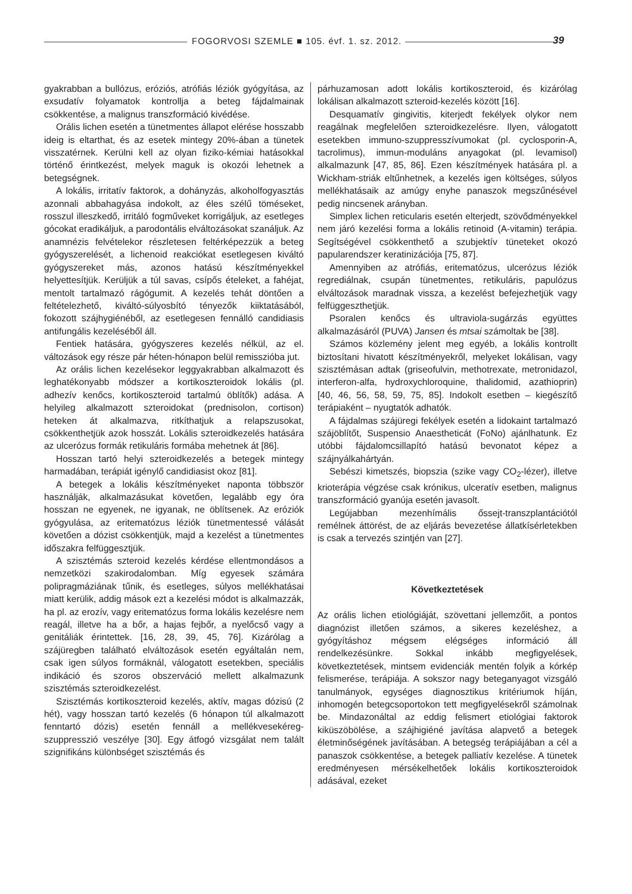FOGORVOSI SZEMLE ■ 105. évf. 1. sz. 2012.
39
gyakrabban a bullózus, eróziós, atrófiás léziók gyógyítása, az exsudatív folyamatok kontrollja a beteg fájdalmainak csökkentése, a malignus transzformáció kivédése.
Orális lichen esetén a tünetmentes állapot elérése hosszabb ideig is eltarthat, és az esetek mintegy 20%-ában a tünetek visszatérnek. Kerülni kell az olyan fiziko-kémiai hatásokkal történő érintkezést, melyek maguk is okozói lehetnek a betegségnek.
A lokális, irritatív faktorok, a dohányzás, alkoholfogyasztás azonnali abbahagyása indokolt, az éles szélű töméseket, rosszul illeszkedő, irritáló fogműveket korrigáljuk, az esetleges gócokat eradikáljuk, a parodontális elváltozásokat szanáljuk. Az anamnézis felvételekor részletesen feltérképezzük a beteg gyógyszerelését, a lichenoid reakciókat esetlegesen kiváltó gyógyszereket más, azonos hatású készítményekkel helyettesítjük. Kerüljük a túl savas, csípős ételeket, a fahéjat, mentolt tartalmazó rágógumit. A kezelés tehát döntően a feltételezhető, kiváltó-súlyosbító tényezők kiiktatásából, fokozott szájhygiénéből, az esetlegesen fennálló candidiasis antifungális kezeléséből áll.
Fentiek hatására, gyógyszeres kezelés nélkül, az el. változások egy része pár héten-hónapon belül remisszióba jut.
Az orális lichen kezelésekor leggyakrabban alkalmazott és leghatékonyabb módszer a kortikoszteroidok lokális (pl. adhezív kenőcs, kortikoszteroid tartalmú öblítők) adása. A helyileg alkalmazott szteroidokat (prednisolon, cortison) heteken át alkalmazva, ritkíthatjuk a relapszusokat, csökkenthetjük azok hosszát. Lokális szteroidkezelés hatására az ulcerózus formák retikuláris formába mehetnek át [86].
Hosszan tartó helyi szteroidkezelés a betegek mintegy harmadában, terápiát igénylő candidiasist okoz [81].
A betegek a lokális készítményeket naponta többször használják, alkalmazásukat követően, legalább egy óra hosszan ne egyenek, ne igyanak, ne öblítsenek. Az eróziók gyógyulása, az eritematózus léziók tünetmentessé válását követően a dózist csökkentjük, majd a kezelést a tünetmentes időszakra felfüggesztjük.
A szisztémás szteroid kezelés kérdése ellentmondásos a nemzetközi szakirodalomban. Míg egyesek számára polipragmáziának tűnik, és esetleges, súlyos mellékhatásai miatt kerülik, addig mások ezt a kezelési módot is alkalmazzák, ha pl. az erozív, vagy eritematózus forma lokális kezelésre nem reagál, illetve ha a bőr, a hajas fejbőr, a nyelőcső vagy a genitáliák érintettek. [16, 28, 39, 45, 76]. Kizárólag a szájüregben található elváltozások esetén egyáltalán nem, csak igen súlyos formáknál, válogatott esetekben, speciális indikáció és szoros obszerváció mellett alkalmazunk szisztémás szteroidkezelést.
Szisztémás kortikoszteroid kezelés, aktív, magas dózisú (2 hét), vagy hosszan tartó kezelés (6 hónapon túl alkalmazott fenntartó dózis) esetén fennáll a mellékvesekéreg-szuppresszió veszélye [30]. Egy átfogó vizsgálat nem talált szignifikáns különbséget szisztémás és
párhuzamosan adott lokális kortikoszteroid, és kizárólag lokálisan alkalmazott szteroid-kezelés között [16].
Desquamatív gingivitis, kiterjedt fekélyek olykor nem reagálnak megfelelően szteroidkezelésre. Ilyen, válogatott esetekben immuno-szuppresszívumokat (pl. cyclosporin-A, tacrolimus), immun-moduláns anyagokat (pl. levamisol) alkalmazunk [47, 85, 86]. Ezen készítmények hatására pl. a Wickham-striák eltűnhetnek, a kezelés igen költséges, súlyos mellékhatásaik az amúgy enyhe panaszok megszűnésével pedig nincsenek arányban.
Simplex lichen reticularis esetén elterjedt, szövődményekkel nem járó kezelési forma a lokális retinoid (A-vitamin) terápia. Segítségével csökkenthető a szubjektív tüneteket okozó papularendszer keratinizációja [75, 87].
Amennyiben az atrófiás, eritematózus, ulcerózus léziók regrediálnak, csupán tünetmentes, retikuláris, papulózus elváltozások maradnak vissza, a kezelést befejezhetjük vagy felfüggeszthetjük.
Psoralen kenőcs és ultraviola-sugárzás együttes alkalmazásáról (PUVA) Jansen és mtsai számoltak be [38].
Számos közlemény jelent meg egyéb, a lokális kontrollt biztosítani hivatott készítményekről, melyeket lokálisan, vagy szisztémásan adtak (griseofulvin, methotrexate, metronidazol, interferon-alfa, hydroxychloroquine, thalidomid, azathioprin) [40, 46, 56, 58, 59, 75, 85]. Indokolt esetben – kiegészítő terápiaként – nyugtatók adhatók.
A fájdalmas szájüregi fekélyek esetén a lidokaint tartalmazó szájöblítőt, Suspensio Anaestheticát (FoNo) ajánlhatunk. Ez utóbbi fájdalomcsillapító hatású bevonatot képez a szájnyálkahártyán.
Sebészi kimetszés, biopszia (szike vagy CO<sub>2</sub>-lézer), illetve krioterápia végzése csak krónikus, ulceratív esetben, malignus transzformáció gyanúja esetén javasolt.
Legújabban mezenhímális őssejt-transzplantációtól remélnek áttörést, de az eljárás bevezetése állatkísérletekben is csak a tervezés szintjén van [27].
Következtetések
Az orális lichen etiológiáját, szövettani jellemzőit, a pontos diagnózist illetően számos, a sikeres kezeléshez, a gyógyításhoz mégsem elégséges információ áll rendelkezésünkre. Sokkal inkább megfigyelések, következtetések, mintsem evidenciák mentén folyik a kórkép felismerése, terápiája. A sokszor nagy beteganyagot vizsgáló tanulmányok, egységes diagnosztikus kritériumok híján, inhomogén betegcsoportokon tett megfigyelésekről számolnak be. Mindazonáltal az eddig felismert etiológiai faktorok kiküszöbölése, a szájhigiéné javítása alapvető a betegek életminőségének javításában. A betegség terápiájában a cél a panaszok csökkentése, a betegek palliatív kezelése. A tünetek eredményesen mérsékelhetőek lokális kortikoszteroidok adásával, ezeket